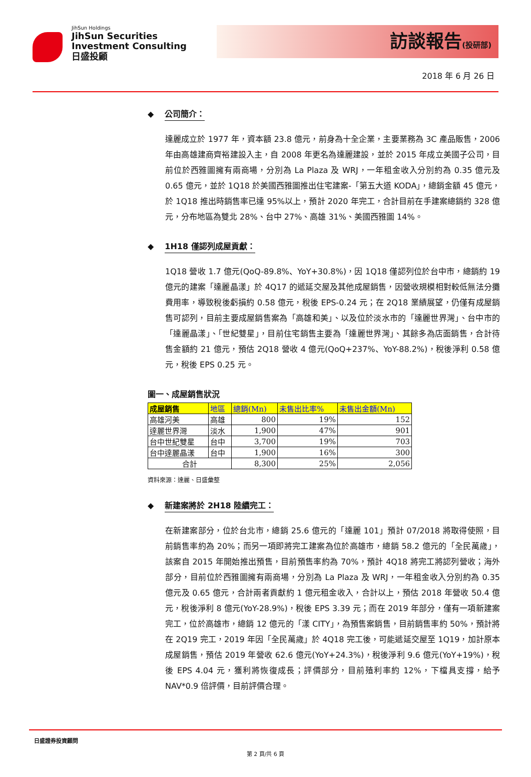JihSun Holdings
JihSun Securities
Investment Consulting
日盛投顧
訪談報告(投研部)
2018 年 6 月 26 日
◆ 公司簡介：
達麗成立於 1977 年，資本額 23.8 億元，前身為十全企業，主要業務為 3C 產品販售，2006 年由高雄建商齊裕建設入主，自 2008 年更名為達麗建設，並於 2015 年成立美國子公司，目前位於西雅圖擁有兩商場，分別為 La Plaza 及 WRJ，一年租金收入分別約為 0.35 億元及 0.65 億元，並於 1Q18 於美國西雅圖推出住宅建案-「第五大道 KODA」，總銷金額 45 億元，於 1Q18 推出時銷售率已達 95%以上，預計 2020 年完工，合計目前在手建案總銷約 328 億元，分布地區為雙北 28%、台中 27%、高雄 31%、美國西雅圖 14%。
◆ 1H18 僅認列成屋貢獻：
1Q18 營收 1.7 億元(QoQ-89.8%、YoY+30.8%)，因 1Q18 僅認列位於台中市，總銷約 19 億元的建案「達麗晶漾」於 4Q17 的遞延交屋及其他成屋銷售，因營收規模相對較低無法分攤費用率，導致稅後虧損約 0.58 億元，稅後 EPS-0.24 元；在 2Q18 業績展望，仍僅有成屋銷售可認列，目前主要成屋銷售案為「高雄和美」、以及位於淡水市的「達麗世界灣」、台中市的「達麗晶漾」、「世紀雙星」，目前住宅銷售主要為「達麗世界灣」、其餘多為店面銷售，合計待售金額約 21 億元，預估 2Q18 營收 4 億元(QoQ+237%、YoY-88.2%)，稅後淨利 0.58 億元，稅後 EPS 0.25 元。
圖一、成屋銷售狀況
| 成屋銷售 | 地區 | 總銷(Mn) | 未售出比率% | 未售出金額(Mn) |
| --- | --- | --- | --- | --- |
| 高雄河美 | 高雄 | 800 | 19% | 152 |
| 達麗世界灣 | 淡水 | 1,900 | 47% | 901 |
| 台中世紀雙星 | 台中 | 3,700 | 19% | 703 |
| 台中達麗晶漾 | 台中 | 1,900 | 16% | 300 |
| 合計 | | 8,300 | 25% | 2,056 |
資料來源：達麗、日盛彙整
◆ 新建案將於 2H18 陸續完工：
在新建案部分，位於台北市，總銷 25.6 億元的「達麗 101」預計 07/2018 將取得使照，目前銷售率約為 20%；而另一項即將完工建案為位於高雄市，總銷 58.2 億元的「全民萬歲」，該案自 2015 年開始推出預售，目前預售率約為 70%，預計 4Q18 將完工將認列營收；海外部分，目前位於西雅圖擁有兩商場，分別為 La Plaza 及 WRJ，一年租金收入分別約為 0.35 億元及 0.65 億元，合計兩者貢獻約 1 億元租金收入，合計以上，預估 2018 年營收 50.4 億元，稅後淨利 8 億元(YoY-28.9%)，稅後 EPS 3.39 元；而在 2019 年部分，僅有一項新建案完工，位於高雄市，總銷 12 億元的「漾 CITY」，為預售案銷售，目前銷售率約 50%，預計將在 2Q19 完工，2019 年因「全民萬歲」於 4Q18 完工後，可能遞延交屋至 1Q19，加計原本成屋銷售，預估 2019 年營收 62.6 億元(YoY+24.3%)，稅後淨利 9.6 億元(YoY+19%)，稅後 EPS 4.04 元，獲利將恢復成長；評價部分，目前殖利率約 12%，下檔具支撐，給予 NAV*0.9 倍評價，目前評價合理。
日盛證券投資顧問
第 2 頁/共 6 頁